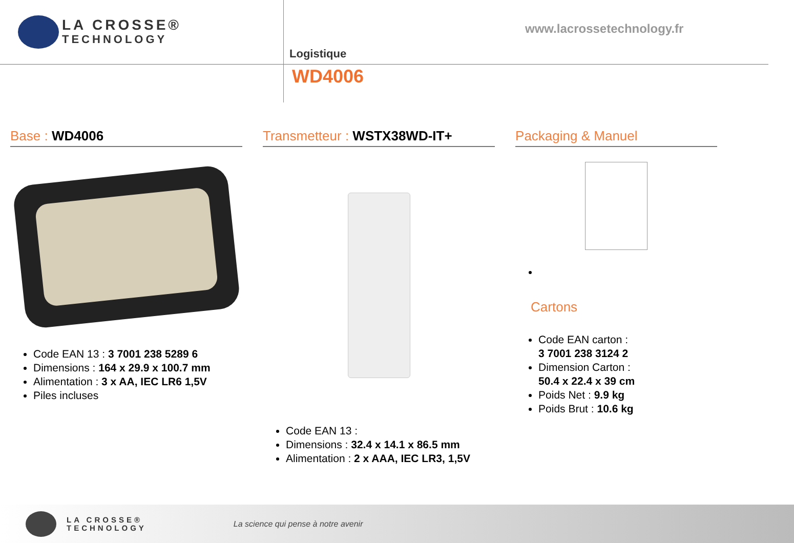LA CROSSE®
TECHNOLOGY
www.lacrossetechnology.fr
Logistique
WD4006
Base : WD4006
Code EAN 13 : 3 7001 238 5289 6
Dimensions : 164 x 29.9 x 100.7 mm
Alimentation : 3 x AA, IEC LR6 1,5V
Piles incluses
Transmetteur : WSTX38WD-IT+
Code EAN 13 :
Dimensions : 32.4 x 14.1 x 86.5 mm
Alimentation : 2 x AAA, IEC LR3, 1,5V
Packaging & Manuel
Cartons
Code EAN carton :
3 7001 238 3124 2
Dimension Carton :
50.4 x 22.4 x 39 cm
Poids Net : 9.9 kg
Poids Brut : 10.6 kg
LA CROSSE®
TECHNOLOGY
La science qui pense à notre avenir